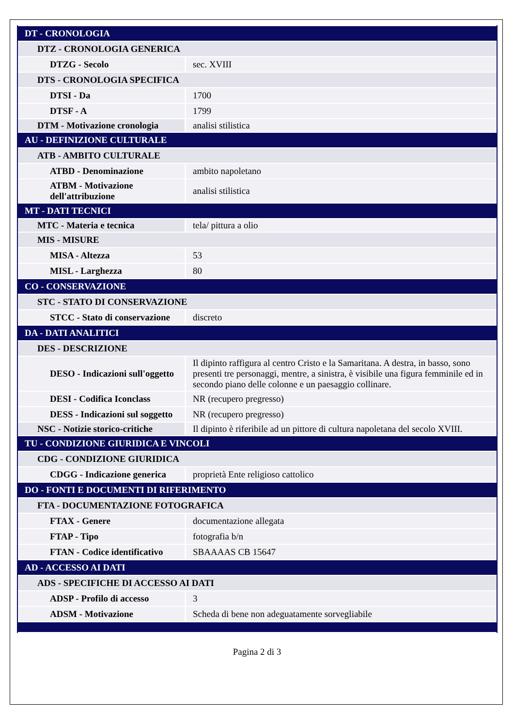| DT - CRONOLOGIA | |
| DTZ - CRONOLOGIA GENERICA | |
| DTZG - Secolo | sec. XVIII |
| DTS - CRONOLOGIA SPECIFICA | |
| DTSI - Da | 1700 |
| DTSF - A | 1799 |
| DTM - Motivazione cronologia | analisi stilistica |
| AU - DEFINIZIONE CULTURALE | |
| ATB - AMBITO CULTURALE | |
| ATBD - Denominazione | ambito napoletano |
| ATBM - Motivazione dell'attribuzione | analisi stilistica |
| MT - DATI TECNICI | |
| MTC - Materia e tecnica | tela/ pittura a olio |
| MIS - MISURE | |
| MISA - Altezza | 53 |
| MISL - Larghezza | 80 |
| CO - CONSERVAZIONE | |
| STC - STATO DI CONSERVAZIONE | |
| STCC - Stato di conservazione | discreto |
| DA - DATI ANALITICI | |
| DES - DESCRIZIONE | |
| DESO - Indicazioni sull'oggetto | Il dipinto raffigura al centro Cristo e la Samaritana. A destra, in basso, sono presenti tre personaggi, mentre, a sinistra, è visibile una figura femminile ed in secondo piano delle colonne e un paesaggio collinare. |
| DESI - Codifica Iconclass | NR (recupero pregresso) |
| DESS - Indicazioni sul soggetto | NR (recupero pregresso) |
| NSC - Notizie storico-critiche | Il dipinto è riferibile ad un pittore di cultura napoletana del secolo XVIII. |
| TU - CONDIZIONE GIURIDICA E VINCOLI | |
| CDG - CONDIZIONE GIURIDICA | |
| CDGG - Indicazione generica | proprietà Ente religioso cattolico |
| DO - FONTI E DOCUMENTI DI RIFERIMENTO | |
| FTA - DOCUMENTAZIONE FOTOGRAFICA | |
| FTAX - Genere | documentazione allegata |
| FTAP - Tipo | fotografia b/n |
| FTAN - Codice identificativo | SBAAAAS CB 15647 |
| AD - ACCESSO AI DATI | |
| ADS - SPECIFICHE DI ACCESSO AI DATI | |
| ADSP - Profilo di accesso | 3 |
| ADSM - Motivazione | Scheda di bene non adeguatamente sorvegliabile |
Pagina 2 di 3